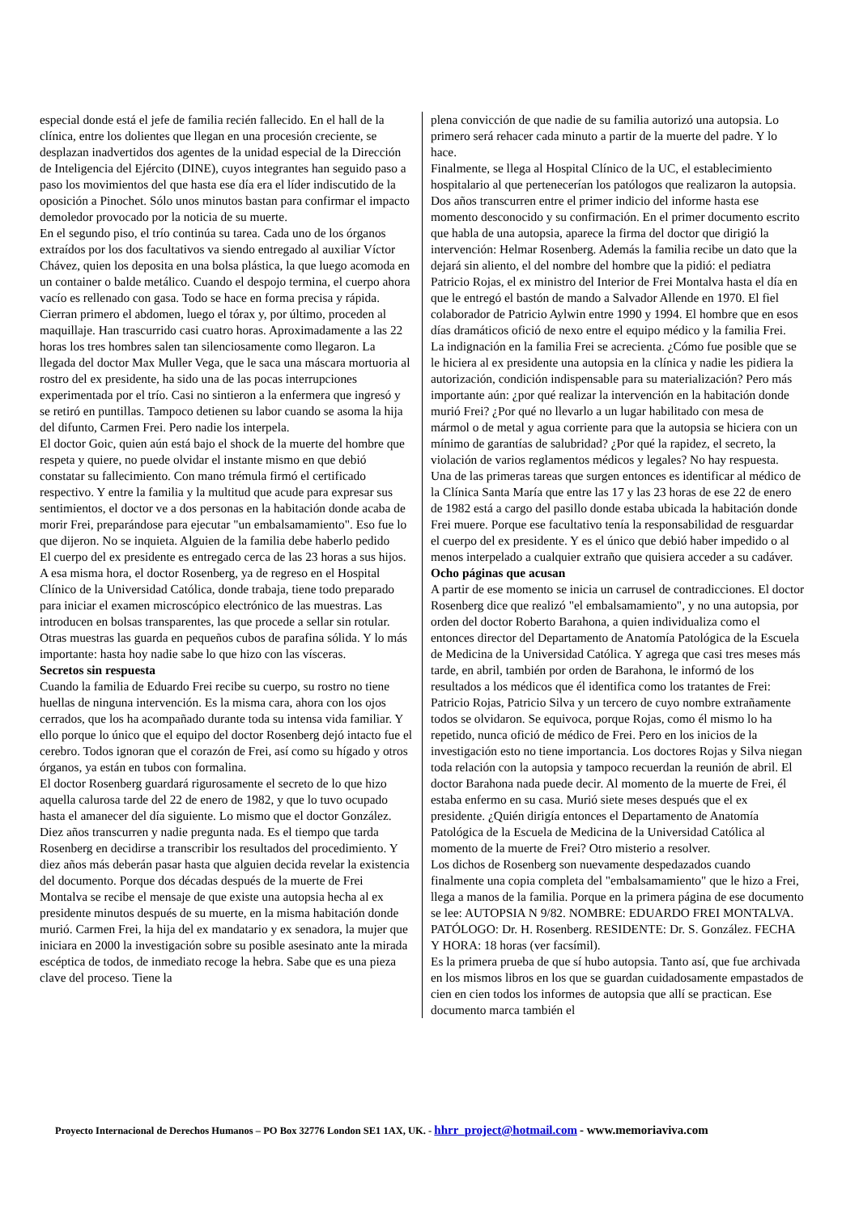especial donde está el jefe de familia recién fallecido. En el hall de la clínica, entre los dolientes que llegan en una procesión creciente, se desplazan inadvertidos dos agentes de la unidad especial de la Dirección de Inteligencia del Ejército (DINE), cuyos integrantes han seguido paso a paso los movimientos del que hasta ese día era el líder indiscutido de la oposición a Pinochet. Sólo unos minutos bastan para confirmar el impacto demoledor provocado por la noticia de su muerte.
En el segundo piso, el trío continúa su tarea. Cada uno de los órganos extraídos por los dos facultativos va siendo entregado al auxiliar Víctor Chávez, quien los deposita en una bolsa plástica, la que luego acomoda en un container o balde metálico. Cuando el despojo termina, el cuerpo ahora vacío es rellenado con gasa. Todo se hace en forma precisa y rápida. Cierran primero el abdomen, luego el tórax y, por último, proceden al maquillaje. Han trascurrido casi cuatro horas. Aproximadamente a las 22 horas los tres hombres salen tan silenciosamente como llegaron. La llegada del doctor Max Muller Vega, que le saca una máscara mortuoria al rostro del ex presidente, ha sido una de las pocas interrupciones experimentada por el trío. Casi no sintieron a la enfermera que ingresó y se retiró en puntillas. Tampoco detienen su labor cuando se asoma la hija del difunto, Carmen Frei. Pero nadie los interpela.
El doctor Goic, quien aún está bajo el shock de la muerte del hombre que respeta y quiere, no puede olvidar el instante mismo en que debió constatar su fallecimiento. Con mano trémula firmó el certificado respectivo. Y entre la familia y la multitud que acude para expresar sus sentimientos, el doctor ve a dos personas en la habitación donde acaba de morir Frei, preparándose para ejecutar "un embalsamamiento". Eso fue lo que dijeron. No se inquieta. Alguien de la familia debe haberlo pedido
El cuerpo del ex presidente es entregado cerca de las 23 horas a sus hijos. A esa misma hora, el doctor Rosenberg, ya de regreso en el Hospital Clínico de la Universidad Católica, donde trabaja, tiene todo preparado para iniciar el examen microscópico electrónico de las muestras. Las introducen en bolsas transparentes, las que procede a sellar sin rotular. Otras muestras las guarda en pequeños cubos de parafina sólida. Y lo más importante: hasta hoy nadie sabe lo que hizo con las vísceras.
Secretos sin respuesta
Cuando la familia de Eduardo Frei recibe su cuerpo, su rostro no tiene huellas de ninguna intervención. Es la misma cara, ahora con los ojos cerrados, que los ha acompañado durante toda su intensa vida familiar. Y ello porque lo único que el equipo del doctor Rosenberg dejó intacto fue el cerebro. Todos ignoran que el corazón de Frei, así como su hígado y otros órganos, ya están en tubos con formalina.
El doctor Rosenberg guardará rigurosamente el secreto de lo que hizo aquella calurosa tarde del 22 de enero de 1982, y que lo tuvo ocupado hasta el amanecer del día siguiente. Lo mismo que el doctor González. Diez años transcurren y nadie pregunta nada. Es el tiempo que tarda Rosenberg en decidirse a transcribir los resultados del procedimiento. Y diez años más deberán pasar hasta que alguien decida revelar la existencia del documento. Porque dos décadas después de la muerte de Frei Montalva se recibe el mensaje de que existe una autopsia hecha al ex presidente minutos después de su muerte, en la misma habitación donde murió. Carmen Frei, la hija del ex mandatario y ex senadora, la mujer que iniciara en 2000 la investigación sobre su posible asesinato ante la mirada escéptica de todos, de inmediato recoge la hebra. Sabe que es una pieza clave del proceso. Tiene la
plena convicción de que nadie de su familia autorizó una autopsia. Lo primero será rehacer cada minuto a partir de la muerte del padre. Y lo hace.
Finalmente, se llega al Hospital Clínico de la UC, el establecimiento hospitalario al que pertenecerían los patólogos que realizaron la autopsia. Dos años transcurren entre el primer indicio del informe hasta ese momento desconocido y su confirmación. En el primer documento escrito que habla de una autopsia, aparece la firma del doctor que dirigió la intervención: Helmar Rosenberg. Además la familia recibe un dato que la dejará sin aliento, el del nombre del hombre que la pidió: el pediatra Patricio Rojas, el ex ministro del Interior de Frei Montalva hasta el día en que le entregó el bastón de mando a Salvador Allende en 1970. El fiel colaborador de Patricio Aylwin entre 1990 y 1994. El hombre que en esos días dramáticos ofició de nexo entre el equipo médico y la familia Frei.
La indignación en la familia Frei se acrecienta. ¿Cómo fue posible que se le hiciera al ex presidente una autopsia en la clínica y nadie les pidiera la autorización, condición indispensable para su materialización? Pero más importante aún: ¿por qué realizar la intervención en la habitación donde murió Frei? ¿Por qué no llevarlo a un lugar habilitado con mesa de mármol o de metal y agua corriente para que la autopsia se hiciera con un mínimo de garantías de salubridad? ¿Por qué la rapidez, el secreto, la violación de varios reglamentos médicos y legales? No hay respuesta.
Una de las primeras tareas que surgen entonces es identificar al médico de la Clínica Santa María que entre las 17 y las 23 horas de ese 22 de enero de 1982 está a cargo del pasillo donde estaba ubicada la habitación donde Frei muere. Porque ese facultativo tenía la responsabilidad de resguardar el cuerpo del ex presidente. Y es el único que debió haber impedido o al menos interpelado a cualquier extraño que quisiera acceder a su cadáver.
Ocho páginas que acusan
A partir de ese momento se inicia un carrusel de contradicciones. El doctor Rosenberg dice que realizó "el embalsamamiento", y no una autopsia, por orden del doctor Roberto Barahona, a quien individualiza como el entonces director del Departamento de Anatomía Patológica de la Escuela de Medicina de la Universidad Católica. Y agrega que casi tres meses más tarde, en abril, también por orden de Barahona, le informó de los resultados a los médicos que él identifica como los tratantes de Frei: Patricio Rojas, Patricio Silva y un tercero de cuyo nombre extrañamente todos se olvidaron. Se equivoca, porque Rojas, como él mismo lo ha repetido, nunca ofició de médico de Frei. Pero en los inicios de la investigación esto no tiene importancia. Los doctores Rojas y Silva niegan toda relación con la autopsia y tampoco recuerdan la reunión de abril. El doctor Barahona nada puede decir. Al momento de la muerte de Frei, él estaba enfermo en su casa. Murió siete meses después que el ex presidente. ¿Quién dirigía entonces el Departamento de Anatomía Patológica de la Escuela de Medicina de la Universidad Católica al momento de la muerte de Frei? Otro misterio a resolver.
Los dichos de Rosenberg son nuevamente despedazados cuando finalmente una copia completa del "embalsamamiento" que le hizo a Frei, llega a manos de la familia. Porque en la primera página de ese documento se lee: AUTOPSIA N 9/82. NOMBRE: EDUARDO FREI MONTALVA. PATÓLOGO: Dr. H. Rosenberg. RESIDENTE: Dr. S. González. FECHA Y HORA: 18 horas (ver facsímil).
Es la primera prueba de que sí hubo autopsia. Tanto así, que fue archivada en los mismos libros en los que se guardan cuidadosamente empastados de cien en cien todos los informes de autopsia que allí se practican. Ese documento marca también el
Proyecto Internacional de Derechos Humanos – PO Box 32776 London SE1 1AX, UK. - hhrr_project@hotmail.com - www.memoriaviva.com